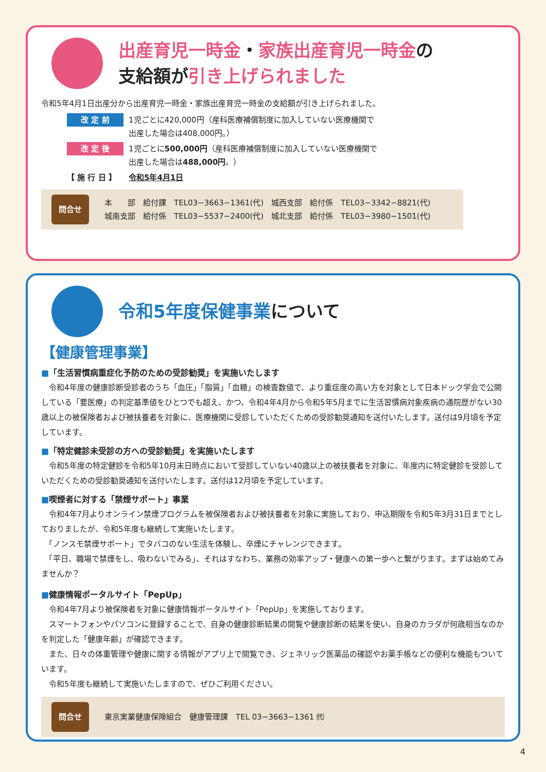出産育児一時金・家族出産育児一時金の
支給額が引き上げられました
令和5年4月1日出産分から出産育児一時金・家族出産育児一時金の支給額が引き上げられました。
改 定 前 1児ごとに420,000円（産科医療補償制度に加入していない医療機関で
出産した場合は408,000円。）
改 定 後 1児ごとに500,000円（産科医療補償制度に加入していない医療機関で
出産した場合は488,000円。）
【 施 行 日 】 令和5年4月1日
問合せ 本　　部　給付課　TEL03−3663−1361(代)　城西支部　給付係　TEL03−3342−8821(代)
城南支部　給付係　TEL03−5537−2400(代)　城北支部　給付係　TEL03−3980−1501(代)
令和5年度保健事業について
【健康管理事業】
■「生活習慣病重症化予防のための受診勧奨」を実施いたします
　令和4年度の健康診断受診者のうち「血圧」「脂質」「血糖」の検査数値で、より重症度の高い方を対象として日本ドック学会で公開している「要医療」の判定基準値をひとつでも超え、かつ、令和4年4月から令和5年5月までに生活習慣病対象疾病の通院歴がない30歳以上の被保険者および被扶養者を対象に、医療機関に受診していただくための受診勧奨通知を送付いたします。送付は9月頃を予定しています。
■「特定健診未受診の方への受診勧奨」を実施いたします
　令和5年度の特定健診を令和5年10月末日時点において受診していない40歳以上の被扶養者を対象に、年度内に特定健診を受診していただくための受診勧奨通知を送付いたします。送付は12月頃を予定しています。
■喫煙者に対する「禁煙サポート」事業
　令和4年7月よりオンライン禁煙プログラムを被保険者および被扶養者を対象に実施しており、申込期限を令和5年3月31日までとしておりましたが、令和5年度も継続して実施いたします。
　「ノンスモ禁煙サポート」でタバコのない生活を体験し、卒煙にチャレンジできます。
　「平日、職場で禁煙をし、吸わないでみる」、それはすなわち、業務の効率アップ・健康への第一歩へと繋がります。まずは始めてみませんか？
■健康情報ポータルサイト「PepUp」
　令和4年7月より被保険者を対象に健康情報ポータルサイト「PepUp」を実施しております。
　スマートフォンやパソコンに登録することで、自身の健康診断結果の閲覧や健康診断の結果を使い、自身のカラダが何歳相当なのかを判定した「健康年齢」が確認できます。
　また、日々の体重管理や健康に関する情報がアプリ上で閲覧でき、ジェネリック医薬品の確認やお薬手帳などの便利な機能もついています。
　令和5年度も継続して実施いたしますので、ぜひご利用ください。
問合せ 東京実業健康保険組合　健康管理課　TEL 03−3663−1361 ㈹
4